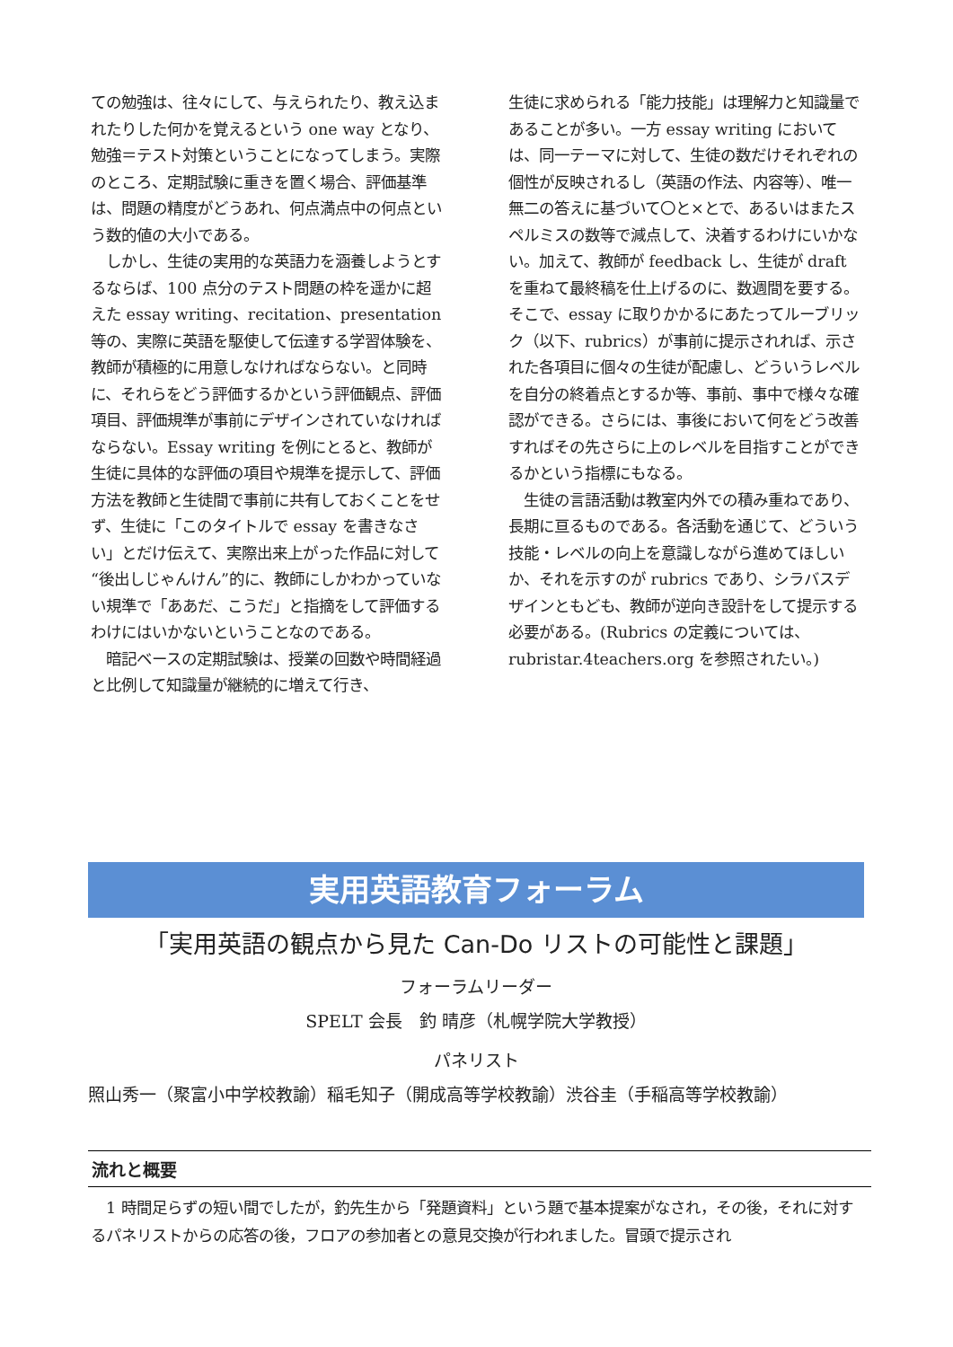ての勉強は、往々にして、与えられたり、教え込まれたりした何かを覚えるという one way となり、勉強＝テスト対策ということになってしまう。実際のところ、定期試験に重きを置く場合、評価基準は、問題の精度がどうあれ、何点満点中の何点という数的値の大小である。
　しかし、生徒の実用的な英語力を涵養しようとするならば、100 点分のテスト問題の枠を遥かに超えた essay writing、recitation、presentation 等の、実際に英語を駆使して伝達する学習体験を、教師が積極的に用意しなければならない。と同時に、それらをどう評価するかという評価観点、評価項目、評価規準が事前にデザインされていなければならない。Essay writing を例にとると、教師が生徒に具体的な評価の項目や規準を提示して、評価方法を教師と生徒間で事前に共有しておくことをせず、生徒に「このタイトルで essay を書きなさい」とだけ伝えて、実際出来上がった作品に対して“後出しじゃんけん”的に、教師にしかわかっていない規準で「ああだ、こうだ」と指摘をして評価するわけにはいかないということなのである。
　暗記ベースの定期試験は、授業の回数や時間経過と比例して知識量が継続的に増えて行き、
生徒に求められる「能力技能」は理解力と知識量であることが多い。一方 essay writing においては、同一テーマに対して、生徒の数だけそれぞれの個性が反映されるし（英語の作法、内容等）、唯一無二の答えに基づいて〇と×とで、あるいはまたスペルミスの数等で減点して、決着するわけにいかない。加えて、教師が feedback し、生徒が draft を重ねて最終稿を仕上げるのに、数週間を要する。そこで、essay に取りかかるにあたってルーブリック（以下、rubrics）が事前に提示されれば、示された各項目に個々の生徒が配慮し、どういうレベルを自分の終着点とするか等、事前、事中で様々な確認ができる。さらには、事後において何をどう改善すればその先さらに上のレベルを目指すことができるかという指標にもなる。
　生徒の言語活動は教室内外での積み重ねであり、長期に亘るものである。各活動を通じて、どういう技能・レベルの向上を意識しながら進めてほしいか、それを示すのが rubrics であり、シラバスデザインともども、教師が逆向き設計をして提示する必要がある。(Rubrics の定義については、rubristar.4teachers.org を参照されたい。)
実用英語教育フォーラム
「実用英語の観点から見た Can-Do リストの可能性と課題」
フォーラムリーダー
SPELT 会長　釣 晴彦（札幌学院大学教授）
パネリスト
照山秀一（聚富小中学校教諭）稲毛知子（開成高等学校教諭）渋谷圭（手稲高等学校教諭）
流れと概要
　1 時間足らずの短い間でしたが，釣先生から「発題資料」という題で基本提案がなされ，その後，それに対するパネリストからの応答の後，フロアの参加者との意見交換が行われました。冒頭で提示され